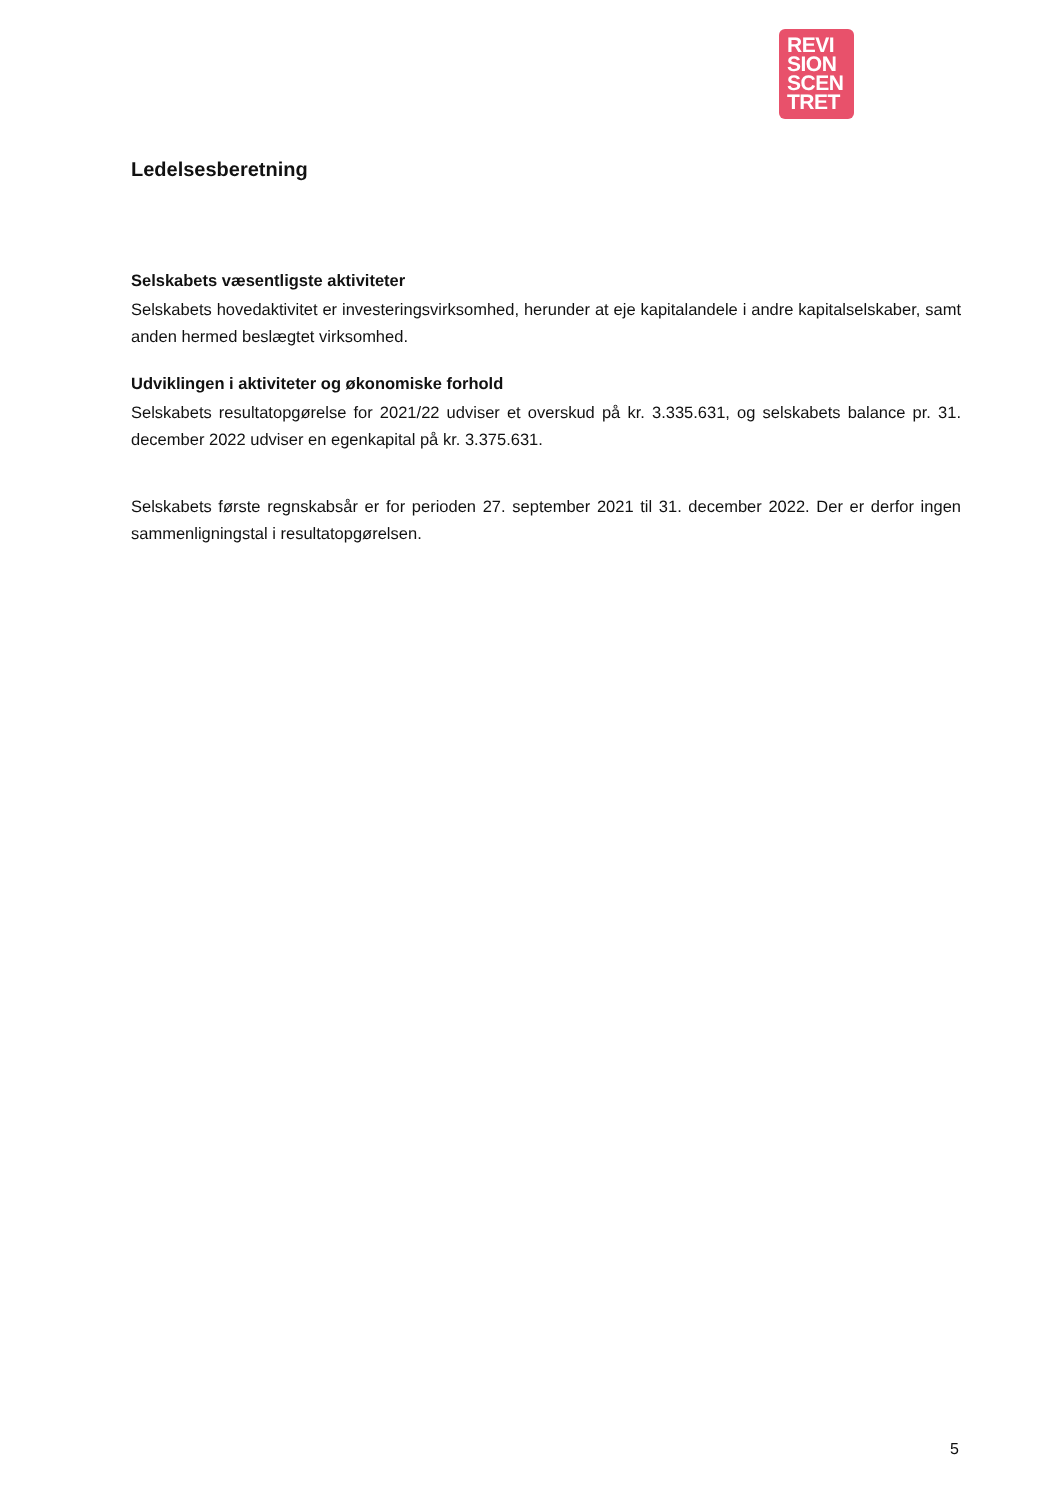REVI
SION
SCEN
TRET
Ledelsesberetning
Selskabets væsentligste aktiviteter
Selskabets hovedaktivitet er investeringsvirksomhed, herunder at eje kapitalandele i andre kapitalselskaber, samt anden hermed beslægtet virksomhed.
Udviklingen i aktiviteter og økonomiske forhold
Selskabets resultatopgørelse for 2021/22 udviser et overskud på kr. 3.335.631, og selskabets balance pr. 31. december 2022 udviser en egenkapital på kr. 3.375.631.
Selskabets første regnskabsår er for perioden 27. september 2021 til 31. december 2022. Der er derfor ingen sammenligningstal i resultatopgørelsen.
5